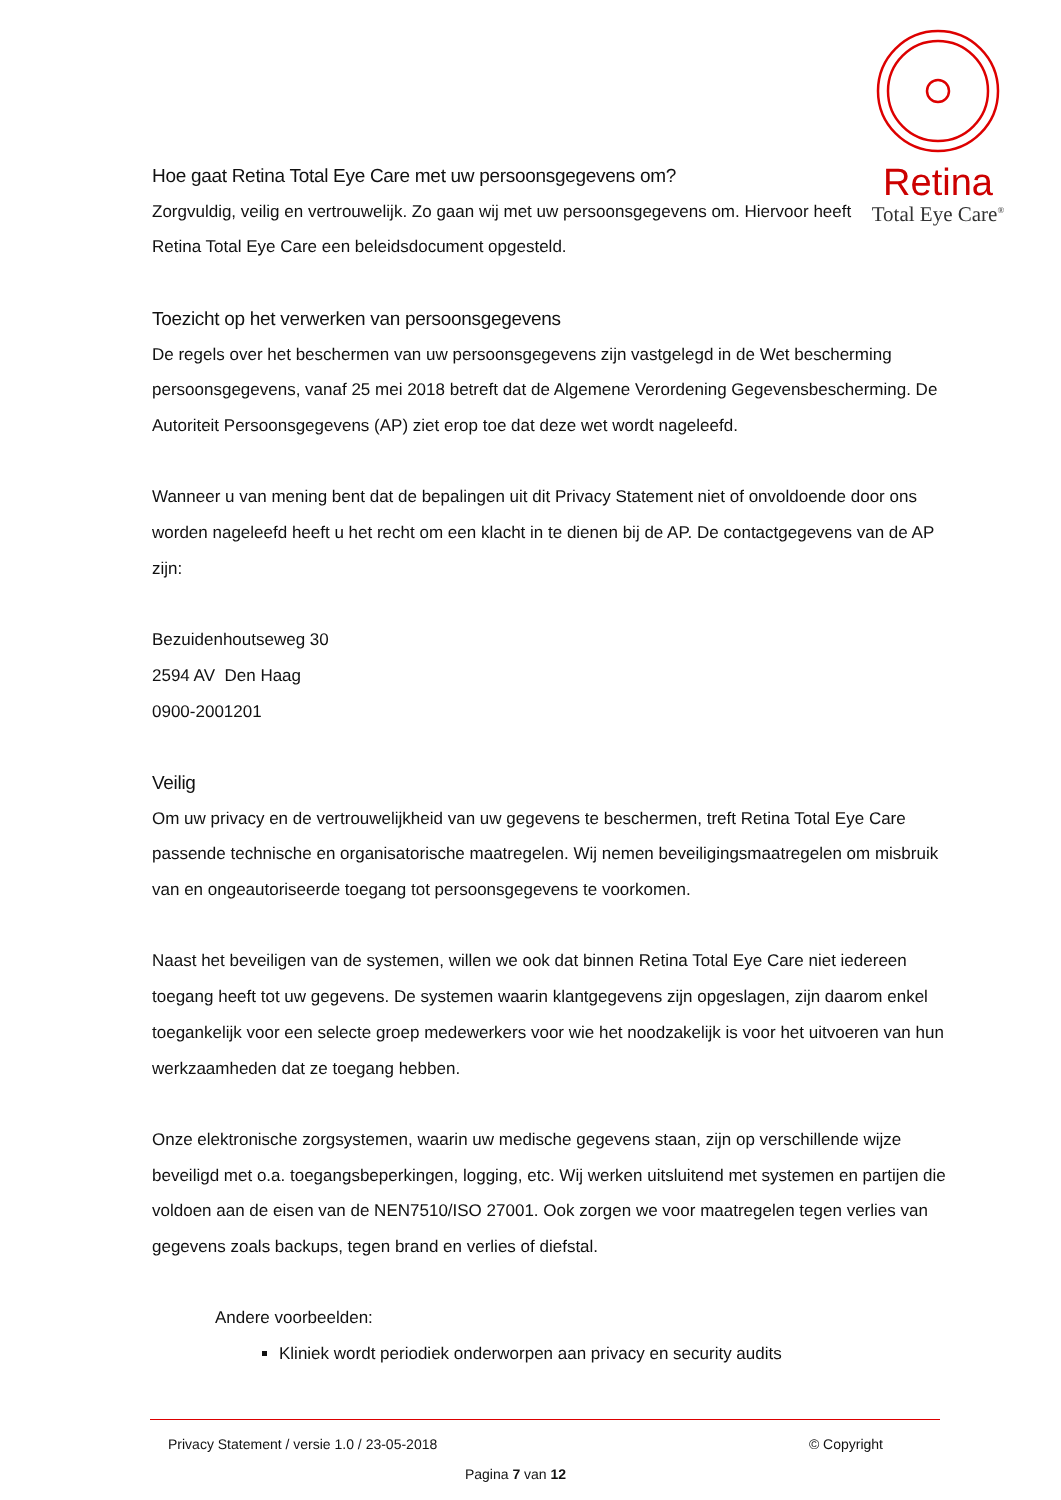Retina
Total Eye Care<sup>®</sup>
Hoe gaat Retina Total Eye Care met uw persoonsgegevens om?
Zorgvuldig, veilig en vertrouwelijk. Zo gaan wij met uw persoonsgegevens om. Hiervoor heeft Retina Total Eye Care een beleidsdocument opgesteld.
Toezicht op het verwerken van persoonsgegevens
De regels over het beschermen van uw persoonsgegevens zijn vastgelegd in de Wet bescherming persoonsgegevens, vanaf 25 mei 2018 betreft dat de Algemene Verordening Gegevensbescherming. De Autoriteit Persoonsgegevens (AP) ziet erop toe dat deze wet wordt nageleefd.
Wanneer u van mening bent dat de bepalingen uit dit Privacy Statement niet of onvoldoende door ons worden nageleefd heeft u het recht om een klacht in te dienen bij de AP. De contactgegevens van de AP zijn:
Bezuidenhoutseweg 30
2594 AV Den Haag
0900-2001201
Veilig
Om uw privacy en de vertrouwelijkheid van uw gegevens te beschermen, treft Retina Total Eye Care passende technische en organisatorische maatregelen. Wij nemen beveiligingsmaatregelen om misbruik van en ongeautoriseerde toegang tot persoonsgegevens te voorkomen.
Naast het beveiligen van de systemen, willen we ook dat binnen Retina Total Eye Care niet iedereen toegang heeft tot uw gegevens. De systemen waarin klantgegevens zijn opgeslagen, zijn daarom enkel toegankelijk voor een selecte groep medewerkers voor wie het noodzakelijk is voor het uitvoeren van hun werkzaamheden dat ze toegang hebben.
Onze elektronische zorgsystemen, waarin uw medische gegevens staan, zijn op verschillende wijze beveiligd met o.a. toegangsbeperkingen, logging, etc. Wij werken uitsluitend met systemen en partijen die voldoen aan de eisen van de NEN7510/ISO 27001. Ook zorgen we voor maatregelen tegen verlies van gegevens zoals backups, tegen brand en verlies of diefstal.
Andere voorbeelden:
Kliniek wordt periodiek onderworpen aan privacy en security audits
Privacy Statement / versie 1.0 / 23-05-2018 © Copyright
Pagina 7 van 12